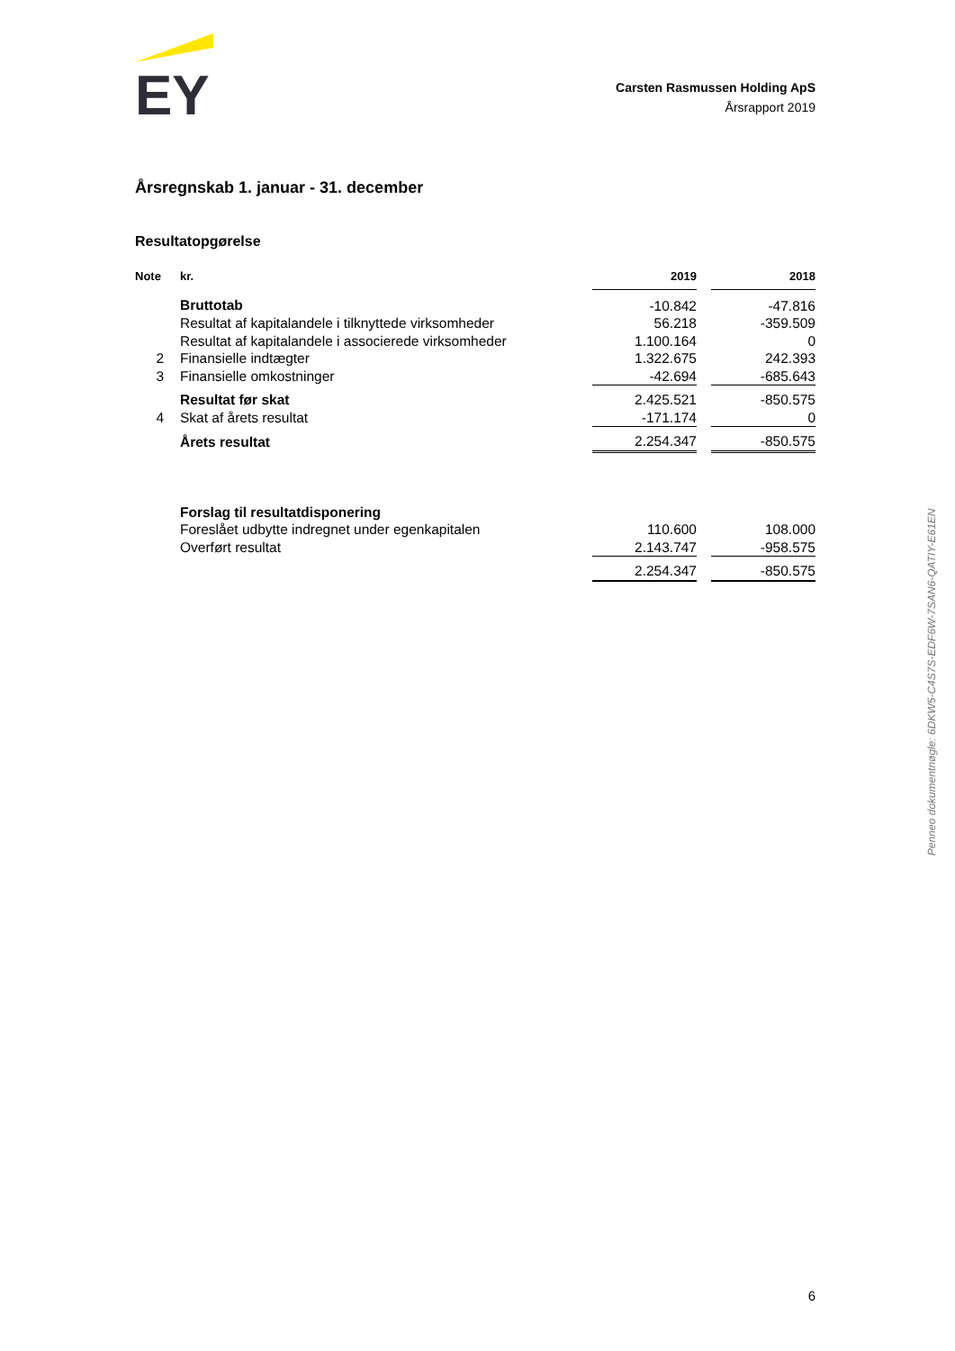EY
Carsten Rasmussen Holding ApS
Årsrapport 2019
Årsregnskab 1. januar - 31. december
Resultatopgørelse
| Note | kr. | 2019 | | 2018 |
| --- | --- | --- | --- | --- |
| | Bruttotab | -10.842 | | -47.816 |
| | Resultat af kapitalandele i tilknyttede virksomheder | 56.218 | | -359.509 |
| | Resultat af kapitalandele i associerede virksomheder | 1.100.164 | | 0 |
| 2 | Finansielle indtægter | 1.322.675 | | 242.393 |
| 3 | Finansielle omkostninger | -42.694 | | -685.643 |
| | Resultat før skat | 2.425.521 | | -850.575 |
| 4 | Skat af årets resultat | -171.174 | | 0 |
| | Årets resultat | 2.254.347 | | -850.575 |
| | Forslag til resultatdisponering | | | |
| | Foreslået udbytte indregnet under egenkapitalen | 110.600 | | 108.000 |
| | Overført resultat | 2.143.747 | | -958.575 |
| | | 2.254.347 | | -850.575 |
Penneo dokumentnøgle: 6DKW5-C4S7S-EDF6W-7SAN6-QATIY-E61EN
6